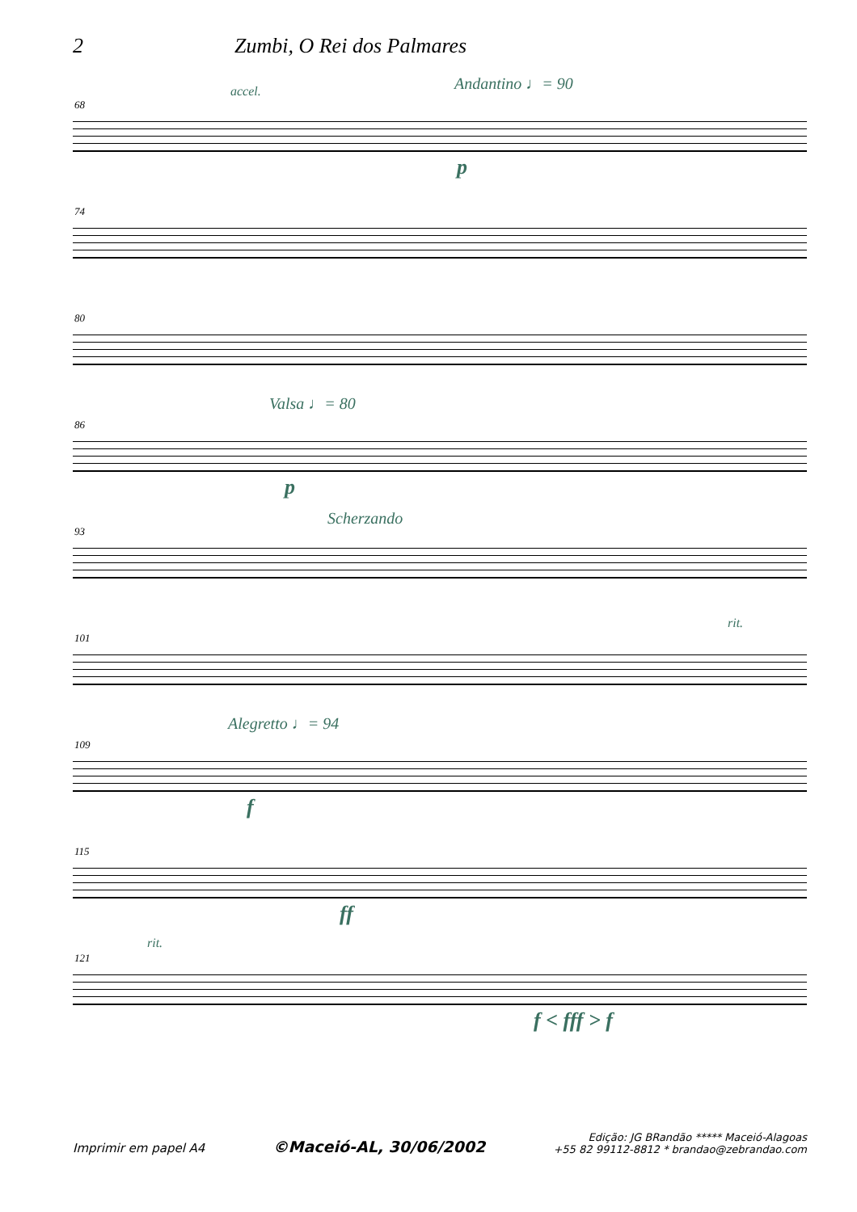2 Zumbi, O Rei dos Palmares
68
accel. Andantino ♩= 90
p
74
80
86
Valsa ♩= 80
p
93
Scherzando
101
rit.
109
Alegretto ♩= 94
f
115
ff
121
rit.
f < fff > f
Imprimir em papel A4 ©Maceió-AL, 30/06/2002 Edição: JG BRandão ***** Maceió-Alagoas
+55 82 99112-8812 * brandao@zebrandao.com